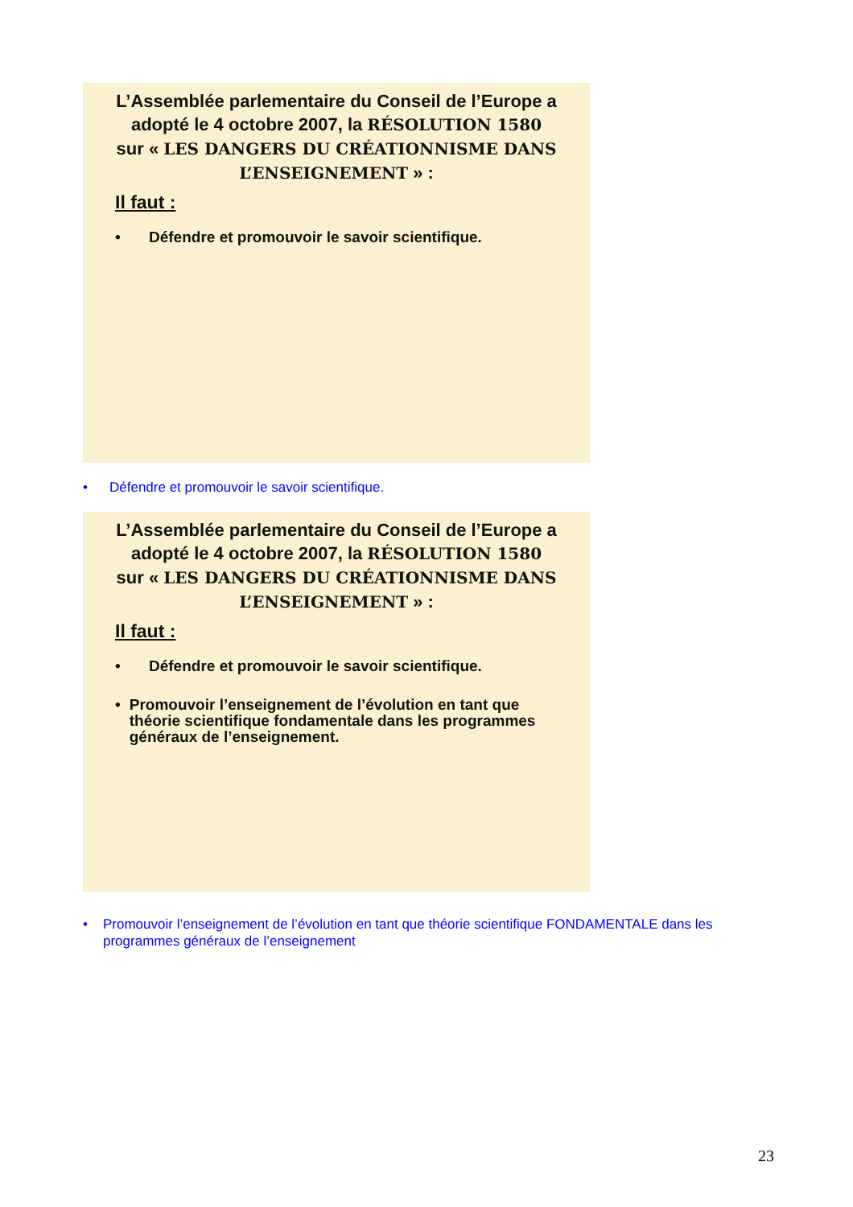L’Assemblée parlementaire du Conseil de l’Europe a adopté le 4 octobre 2007, la RÉSOLUTION 1580 sur « LES DANGERS DU CRÉATIONNISME DANS L’ENSEIGNEMENT » :
Il faut :
• Défendre et promouvoir le savoir scientifique.
• Défendre et promouvoir le savoir scientifique.
L’Assemblée parlementaire du Conseil de l’Europe a adopté le 4 octobre 2007, la RÉSOLUTION 1580 sur « LES DANGERS DU CRÉATIONNISME DANS L’ENSEIGNEMENT » :
Il faut :
• Défendre et promouvoir le savoir scientifique.
• Promouvoir l’enseignement de l’évolution en tant que théorie scientifique fondamentale dans les programmes généraux de l’enseignement.
• Promouvoir l’enseignement de l’évolution en tant que théorie scientifique FONDAMENTALE dans les programmes généraux de l’enseignement
23